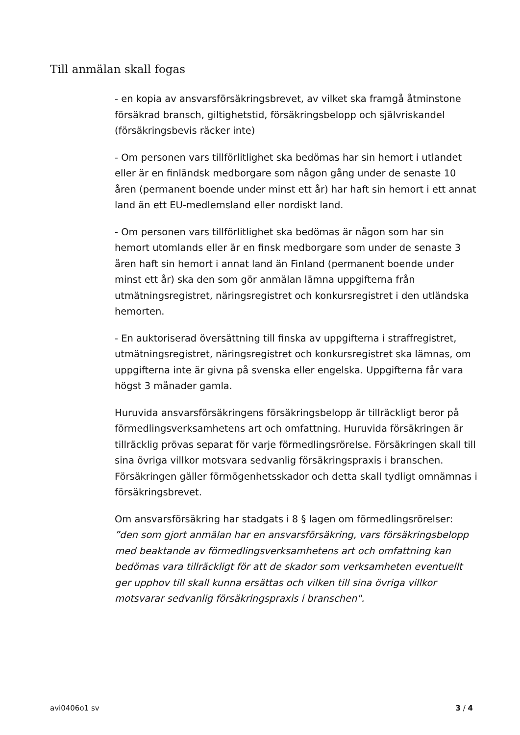Till anmälan skall fogas
- en kopia av ansvarsförsäkringsbrevet, av vilket ska framgå åtminstone försäkrad bransch, giltighetstid, försäkringsbelopp och självriskandel (försäkringsbevis räcker inte)
- Om personen vars tillförlitlighet ska bedömas har sin hemort i utlandet eller är en finländsk medborgare som någon gång under de senaste 10 åren (permanent boende under minst ett år) har haft sin hemort i ett annat land än ett EU-medlemsland eller nordiskt land.
- Om personen vars tillförlitlighet ska bedömas är någon som har sin hemort utomlands eller är en finsk medborgare som under de senaste 3 åren haft sin hemort i annat land än Finland (permanent boende under minst ett år) ska den som gör anmälan lämna uppgifterna från utmätningsregistret, näringsregistret och konkursregistret i den utländska hemorten.
- En auktoriserad översättning till finska av uppgifterna i straffregistret, utmätningsregistret, näringsregistret och konkursregistret ska lämnas, om uppgifterna inte är givna på svenska eller engelska. Uppgifterna får vara högst 3 månader gamla.
Huruvida ansvarsförsäkringens försäkringsbelopp är tillräckligt beror på förmedlingsverksamhetens art och omfattning. Huruvida försäkringen är tillräcklig prövas separat för varje förmedlingsrörelse. Försäkringen skall till sina övriga villkor motsvara sedvanlig försäkringspraxis i branschen. Försäkringen gäller förmögenhetsskador och detta skall tydligt omnämnas i försäkringsbrevet.
Om ansvarsförsäkring har stadgats i 8 § lagen om förmedlingsrörelser: ”den som gjort anmälan har en ansvarsförsäkring, vars försäkringsbelopp med beaktande av förmedlingsverksamhetens art och omfattning kan bedömas vara tillräckligt för att de skador som verksamheten eventuellt ger upphov till skall kunna ersättas och vilken till sina övriga villkor motsvarar sedvanlig försäkringspraxis i branschen".
avi0406o1 sv 3 / 4